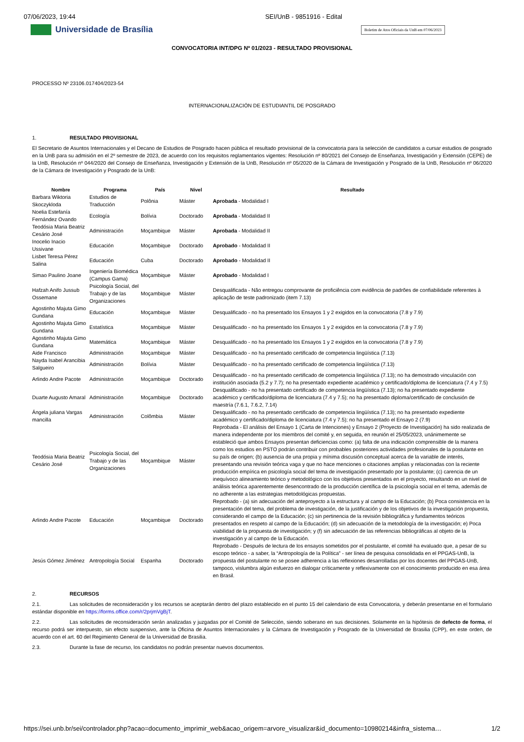07/06/2023, 19:44 SEI/UnB - 9851916 - Edital
Universidade de Brasília
Boletim de Atos Oficiais da UnB em 07/06/2023
CONVOCATORIA INT/DPG Nº 01/2023 - RESULTADO PROVISIONAL
PROCESSO Nº 23106.017404/2023-54
INTERNACIONALIZACIÓN DE ESTUDIANTIL DE POSGRADO
1. RESULTADO PROVISIONAL
El Secretario de Asuntos Internacionales y el Decano de Estudios de Posgrado hacen pública el resultado provisional de la convocatoria para la selección de candidatos a cursar estudios de posgrado en la UnB para su admisión en el 2º semestre de 2023, de acuerdo con los requisitos reglamentarios vigentes: Resolución nº 80/2021 del Consejo de Enseñanza, Investigación y Extensión (CEPE) de la UnB, Resolución nº 044/2020 del Consejo de Enseñanza, Investigación y Extensión de la UnB, Resolución nº 05/2020 de la Cámara de Investigación y Posgrado de la UnB, Resolución nº 06/2020 de la Cámara de Investigación y Posgrado de la UnB:
| Nombre | Programa | País | Nivel | Resultado |
| --- | --- | --- | --- | --- |
| Barbara Wiktoria Skoczykloda | Estudios de Traducción | Polônia | Máster | Aprobada - Modalidad I |
| Noelia Estefanía Fernández Ovando | Ecología | Bolívia | Doctorado | Aprobada - Modalidad II |
| Teodósia Maria Beatriz Cesário José | Administración | Moçambique | Máster | Aprobada - Modalidad II |
| Inocelio Inacio Ussivane | Educación | Moçambique | Doctorado | Aprobado - Modalidad II |
| Lisbet Teresa Pérez Salina | Educación | Cuba | Doctorado | Aprobado - Modalidad II |
| Simao Paulino Joane | Ingeniería Biomédica (Campus Gama) | Moçambique | Máster | Aprobado - Modalidad I |
| Hafzah Anifo Jussub Ossemane | Psicología Social, del Trabajo y de las Organizaciones | Moçambique | Máster | Desqualificada - Não entregou comprovante de proficiência com evidência de padrões de confiabilidade referentes à aplicação de teste padronizado (item 7.13) |
| Agostinho Majuta Gimo Gundana | Educación | Moçambique | Máster | Desqualificado - no ha presentado los Ensayos 1 y 2 exigidos en la convocatoria (7.8 y 7.9) |
| Agostinho Majuta Gimo Gundana | Estatística | Moçambique | Máster | Desqualificado - no ha presentado los Ensayos 1 y 2 exigidos en la convocatoria (7.8 y 7.9) |
| Agostinho Majuta Gimo Gundana | Matemática | Moçambique | Máster | Desqualificado - no ha presentado los Ensayos 1 y 2 exigidos en la convocatoria (7.8 y 7.9) |
| Aide Francisco | Administración | Moçambique | Máster | Desqualificado - no ha presentado certificado de competencia lingüística (7.13) |
| Nayda Isabel Arancibia Salgueiro | Administración | Bolívia | Máster | Desqualificado - no ha presentado certificado de competencia lingüística (7.13) |
| Arlindo Andre Pacote | Administración | Moçambique | Doctorado | Desqualificado - no ha presentado certificado de competencia lingüística (7.13); no ha demostrado vinculación con institución asociada (5.2 y 7.7); no ha presentado expediente académico y certificado/diploma de licenciatura (7.4 y 7.5) |
| Duarte Augusto Amaral | Administración | Moçambique | Doctorado | Desqualificado - no ha presentado certificado de competencia lingüística (7.13); no ha presentado expediente académico y certificado/diploma de licenciatura (7.4 y 7.5); no ha presentado diploma/certificado de conclusión de maestría (7.6.1, 7.6.2, 7.14) |
| Ángela juliana Vargas mancilla | Administración | Colômbia | Máster | Desqualificado - no ha presentado certificado de competencia lingüística (7.13); no ha presentado expediente académico y certificado/diploma de licenciatura (7.4 y 7.5); no ha presentado el Ensayo 2 (7.9) |
| Teodósia Maria Beatriz Cesário José | Psicología Social, del Trabajo y de las Organizaciones | Moçambique | Máster | Reprobada - El análisis del Ensayo 1 (Carta de Intenciones) y Ensayo 2 (Proyecto de Investigación) ha sido realizada de manera independente por los miembros del comité y, en seguida, en reunión el 25/05/2023, unánimemente se estableció que ambos Ensayos presentan deficiencias como: (a) falta de una indicación comprensible de la manera como los estudios en PSTO podrán contribuir con probables posteriores actividades profesionales de la postulante en su país de origen; (b) ausencia de una propia y mínima discusión conceptual acerca de la variable de interés, presentando una revisión teórica vaga y que no hace menciones o citaciones amplias y relacionadas con la reciente producción empírica en psicología social del tema de investigación presentado por la postulante; (c) carencia de un inequívoco alineamiento teórico y metodológico con los objetivos presentados en el proyecto, resultando en un nivel de análisis teórica aparentemente desencontrado de la producción científica de la psicología social en el tema, además de no adherente a las estrategias metodológicas propuestas. |
| Arlindo Andre Pacote | Educación | Moçambique | Doctorado | Reprobado - (a) sin adecuación del anteproyecto a la estructura y al campo de la Educación; (b) Poca consistencia en la presentación del tema, del problema de investigación, de la justificación y de los objetivos de la investigación propuesta, considerando el campo de la Educación; (c) sin pertinencia de la revisión bibliográfica y fundamentos teóricos presentados en respeto al campo de la Educación; (d) sin adecuación de la metodología de la investigación; e) Poca viabilidad de la propuesta de investigación; y (f) sin adecuación de las referencias bibliográficas al objeto de la investigación y al campo de la Educación. |
| Jesús Gómez Jiménez | Antropología Social | Espanha | Doctorado | Reprobado - Después de lectura de los ensayos sometidos por el postulante, el comité ha evaluado que, a pesar de su escopo teórico - a saber, la “Antropología de la Política” - ser línea de pesquisa consolidada en el PPGAS-UnB, la propuesta del postulante no se posee adherencia a las reflexiones desarrolladas por los docentes del PPGAS-UnB, tampoco, vislumbra algún esfuerzo en dialogar críticamente y reflexivamente con el conocimiento producido en esa área en Brasil. |
2. RECURSOS
2.1. Las solicitudes de reconsideración y los recursos se aceptarán dentro del plazo establecido en el punto 15 del calendario de esta Convocatoria, y deberán presentarse en el formulario estándar disponible en https://forms.office.com/r/2prjmVgBjT.
2.2. Las solicitudes de reconsideración serán analizadas y juzgadas por el Comité de Selección, siendo soberano en sus decisiones. Solamente en la hipótesis de defecto de forma, el recurso podrá ser interpuesto, sin efecto suspensivo, ante la Oficina de Asuntos Internacionales y la Cámara de Investigación y Posgrado de la Universidad de Brasilia (CPP), en este orden, de acuerdo con el art. 60 del Regimiento General de la Universidad de Brasilia.
2.3. Durante la fase de recurso, los candidatos no podrán presentar nuevos documentos.
https://sei.unb.br/sei/controlador.php?acao=documento_imprimir_web&acao_origem=arvore_visualizar&id_documento=10980214&infra_sistema… 1/2